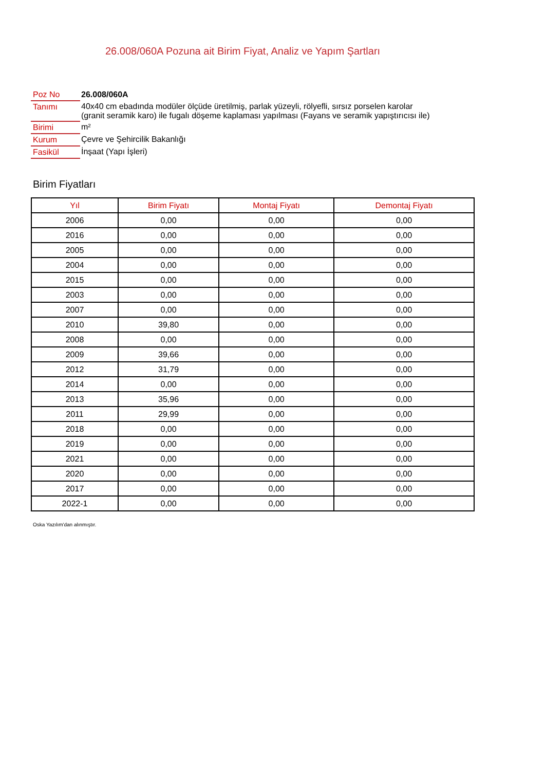26.008/060A Pozuna ait Birim Fiyat, Analiz ve Yapım Şartları
| Poz No | 26.008/060A |
| Tanımı | 40x40 cm ebadında modüler ölçüde üretilmiş, parlak yüzeyli, rölyefli, sırsız porselen karolar (granit seramik karo) ile fugalı döşeme kaplaması yapılması (Fayans ve seramik yapıştırıcısı ile) |
| Birimi | m² |
| Kurum | Çevre ve Şehircilik Bakanlığı |
| Fasikül | İnşaat (Yapı İşleri) |
Birim Fiyatları
| Yıl | Birim Fiyatı | Montaj Fiyatı | Demontaj Fiyatı |
| --- | --- | --- | --- |
| 2006 | 0,00 | 0,00 | 0,00 |
| 2016 | 0,00 | 0,00 | 0,00 |
| 2005 | 0,00 | 0,00 | 0,00 |
| 2004 | 0,00 | 0,00 | 0,00 |
| 2015 | 0,00 | 0,00 | 0,00 |
| 2003 | 0,00 | 0,00 | 0,00 |
| 2007 | 0,00 | 0,00 | 0,00 |
| 2010 | 39,80 | 0,00 | 0,00 |
| 2008 | 0,00 | 0,00 | 0,00 |
| 2009 | 39,66 | 0,00 | 0,00 |
| 2012 | 31,79 | 0,00 | 0,00 |
| 2014 | 0,00 | 0,00 | 0,00 |
| 2013 | 35,96 | 0,00 | 0,00 |
| 2011 | 29,99 | 0,00 | 0,00 |
| 2018 | 0,00 | 0,00 | 0,00 |
| 2019 | 0,00 | 0,00 | 0,00 |
| 2021 | 0,00 | 0,00 | 0,00 |
| 2020 | 0,00 | 0,00 | 0,00 |
| 2017 | 0,00 | 0,00 | 0,00 |
| 2022-1 | 0,00 | 0,00 | 0,00 |
Oska Yazılım'dan alınmıştır.